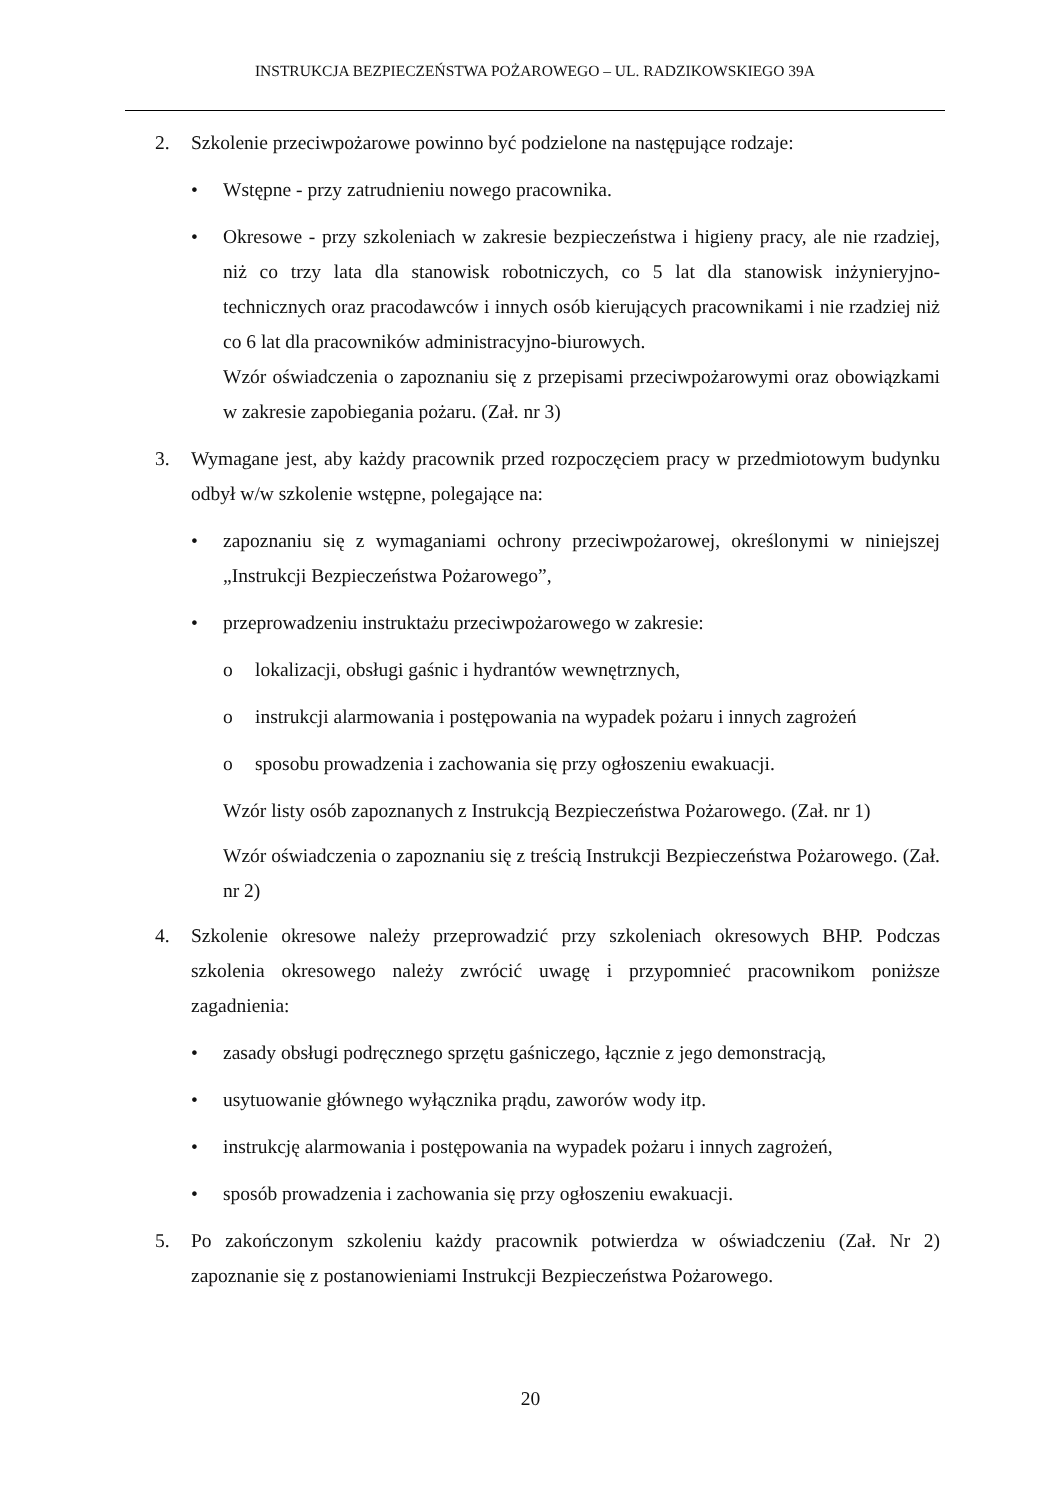INSTRUKCJA BEZPIECZEŃSTWA POŻAROWEGO – UL. RADZIKOWSKIEGO 39A
2. Szkolenie przeciwpożarowe powinno być podzielone na następujące rodzaje:
• Wstępne - przy zatrudnieniu nowego pracownika.
• Okresowe - przy szkoleniach w zakresie bezpieczeństwa i higieny pracy, ale nie rzadziej, niż co trzy lata dla stanowisk robotniczych, co 5 lat dla stanowisk inżynieryjno- technicznych oraz pracodawców i innych osób kierujących pracownikami i nie rzadziej niż co 6 lat dla pracowników administracyjno-biurowych.
Wzór oświadczenia o zapoznaniu się z przepisami przeciwpożarowymi oraz obowiązkami w zakresie zapobiegania pożaru. (Zał. nr 3)
3. Wymagane jest, aby każdy pracownik przed rozpoczęciem pracy w przedmiotowym budynku odbył w/w szkolenie wstępne, polegające na:
• zapoznaniu się z wymaganiami ochrony przeciwpożarowej, określonymi w niniejszej „Instrukcji Bezpieczeństwa Pożarowego”,
• przeprowadzeniu instruktażu przeciwpożarowego w zakresie:
o lokalizacji, obsługi gaśnic i hydrantów wewnętrznych,
o instrukcji alarmowania i postępowania na wypadek pożaru i innych zagrożeń
o sposobu prowadzenia i zachowania się przy ogłoszeniu ewakuacji.
Wzór listy osób zapoznanych z Instrukcją Bezpieczeństwa Pożarowego. (Zał. nr 1)
Wzór oświadczenia o zapoznaniu się z treścią Instrukcji Bezpieczeństwa Pożarowego. (Zał. nr 2)
4. Szkolenie okresowe należy przeprowadzić przy szkoleniach okresowych BHP. Podczas szkolenia okresowego należy zwrócić uwagę i przypomnieć pracownikom poniższe zagadnienia:
• zasady obsługi podręcznego sprzętu gaśniczego, łącznie z jego demonstracją,
• usytuowanie głównego wyłącznika prądu, zaworów wody itp.
• instrukcję alarmowania i postępowania na wypadek pożaru i innych zagrożeń,
• sposób prowadzenia i zachowania się przy ogłoszeniu ewakuacji.
5. Po zakończonym szkoleniu każdy pracownik potwierdza w oświadczeniu (Zał. Nr 2) zapoznanie się z postanowieniami Instrukcji Bezpieczeństwa Pożarowego.
20